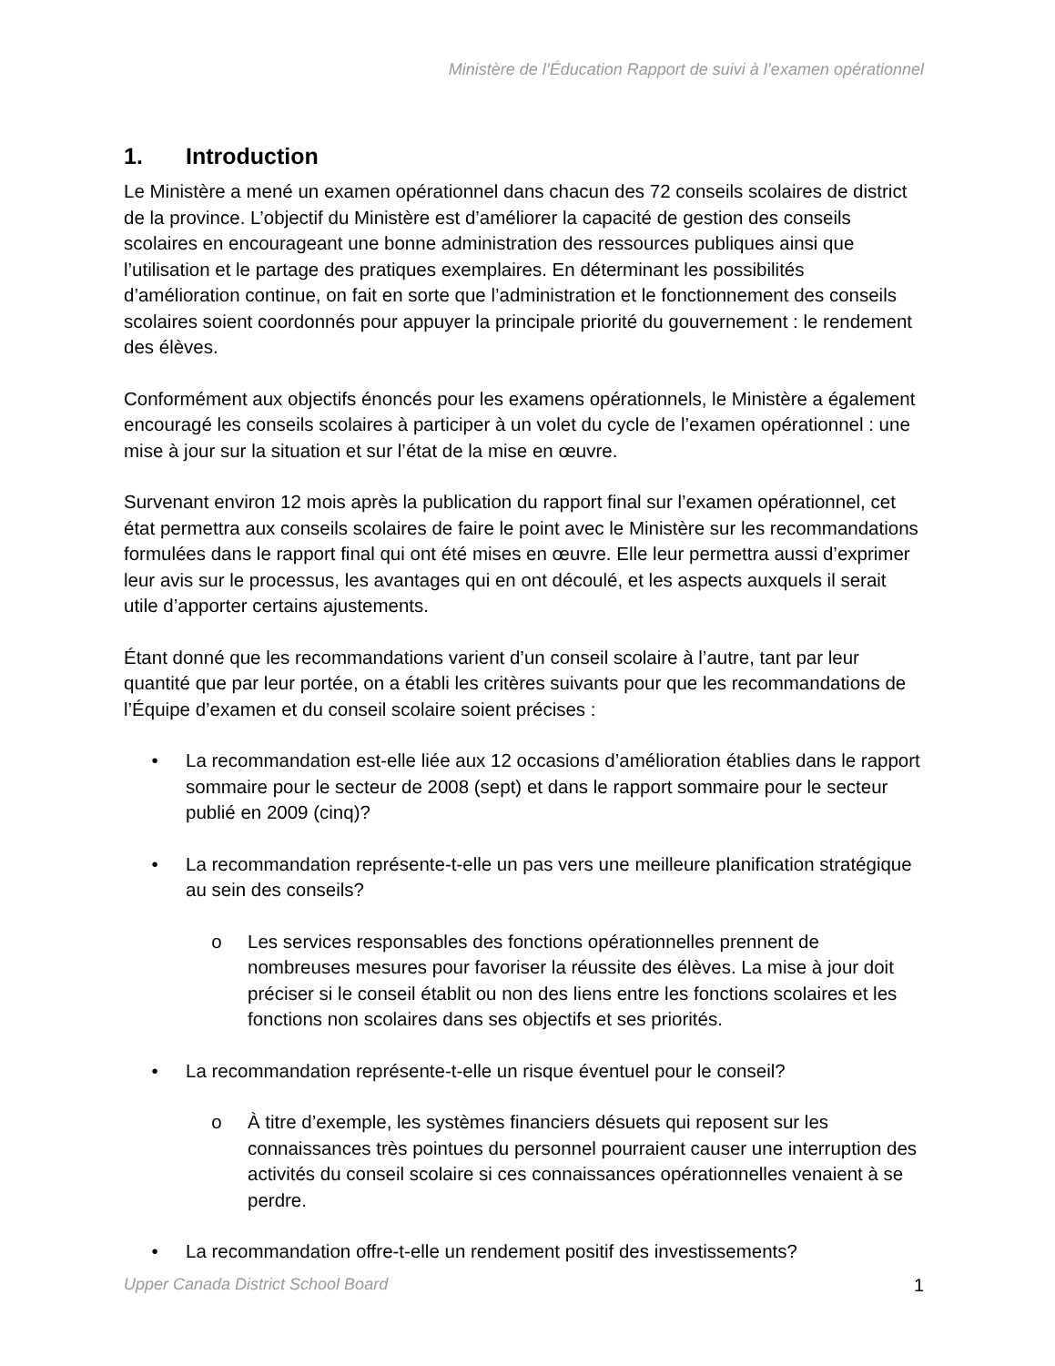Ministère de l’Éducation Rapport de suivi à l’examen opérationnel
1. Introduction
Le Ministère a mené un examen opérationnel dans chacun des 72 conseils scolaires de district de la province. L’objectif du Ministère est d’améliorer la capacité de gestion des conseils scolaires en encourageant une bonne administration des ressources publiques ainsi que l’utilisation et le partage des pratiques exemplaires. En déterminant les possibilités d’amélioration continue, on fait en sorte que l’administration et le fonctionnement des conseils scolaires soient coordonnés pour appuyer la principale priorité du gouvernement : le rendement des élèves.
Conformément aux objectifs énoncés pour les examens opérationnels, le Ministère a également encouragé les conseils scolaires à participer à un volet du cycle de l’examen opérationnel : une mise à jour sur la situation et sur l’état de la mise en œuvre.
Survenant environ 12 mois après la publication du rapport final sur l’examen opérationnel, cet état permettra aux conseils scolaires de faire le point avec le Ministère sur les recommandations formulées dans le rapport final qui ont été mises en œuvre. Elle leur permettra aussi d’exprimer leur avis sur le processus, les avantages qui en ont découlé, et les aspects auxquels il serait utile d’apporter certains ajustements.
Étant donné que les recommandations varient d’un conseil scolaire à l’autre, tant par leur quantité que par leur portée, on a établi les critères suivants pour que les recommandations de l’Équipe d’examen et du conseil scolaire soient précises :
• La recommandation est-elle liée aux 12 occasions d’amélioration établies dans le rapport sommaire pour le secteur de 2008 (sept) et dans le rapport sommaire pour le secteur publié en 2009 (cinq)?
• La recommandation représente-t-elle un pas vers une meilleure planification stratégique au sein des conseils?
o Les services responsables des fonctions opérationnelles prennent de nombreuses mesures pour favoriser la réussite des élèves. La mise à jour doit préciser si le conseil établit ou non des liens entre les fonctions scolaires et les fonctions non scolaires dans ses objectifs et ses priorités.
• La recommandation représente-t-elle un risque éventuel pour le conseil?
o À titre d’exemple, les systèmes financiers désuets qui reposent sur les connaissances très pointues du personnel pourraient causer une interruption des activités du conseil scolaire si ces connaissances opérationnelles venaient à se perdre.
• La recommandation offre-t-elle un rendement positif des investissements?
Upper Canada District School Board 1